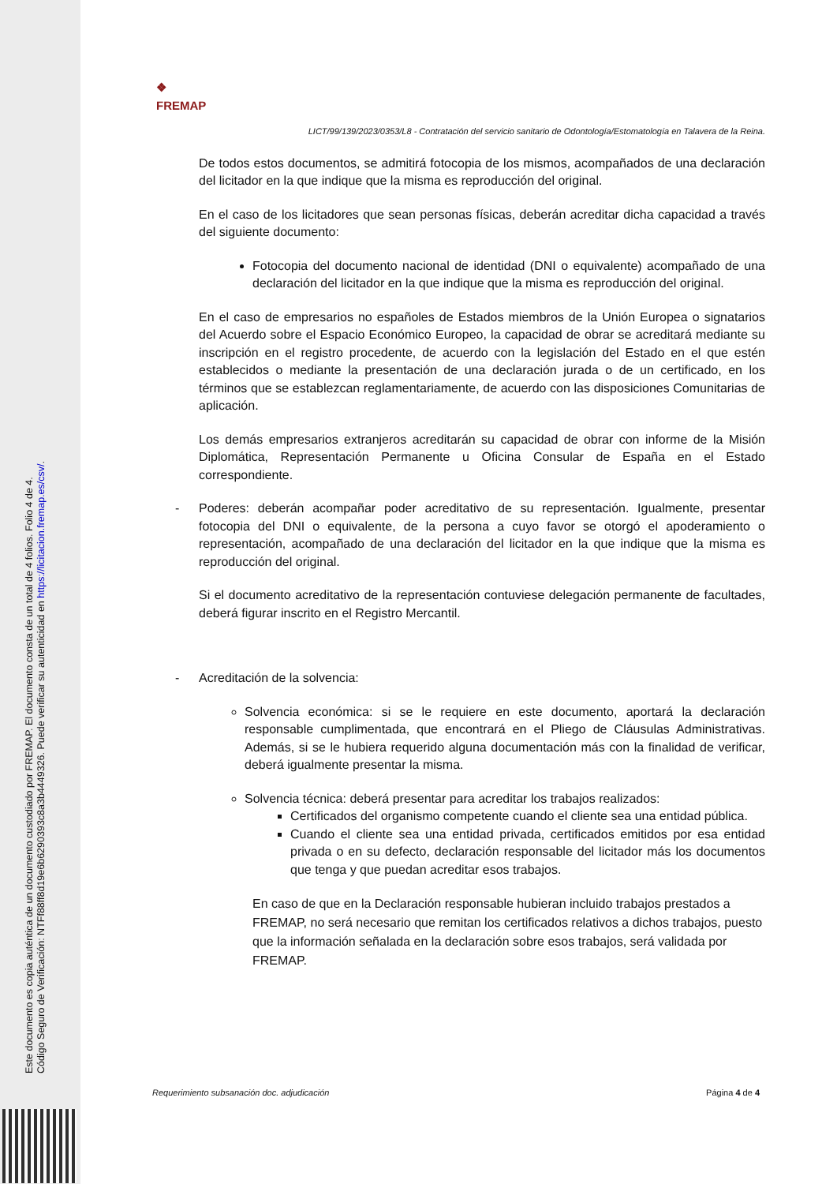Este documento es copia auténtica de un documento custodiado por FREMAP. El documento consta de un total de 4 folios. Folio 4 de 4.
Código Seguro de Verificación: NTFf88ff8d19e6b6290393c8a3b4449326. Puede verificar su autenticidad en https://licitacion.fremap.es/csv/.
❖
FREMAP
LICT/99/139/2023/0353/L8 - Contratación del servicio sanitario de Odontología/Estomatología en Talavera de la Reina.
De todos estos documentos, se admitirá fotocopia de los mismos, acompañados de una declaración del licitador en la que indique que la misma es reproducción del original.
En el caso de los licitadores que sean personas físicas, deberán acreditar dicha capacidad a través del siguiente documento:
Fotocopia del documento nacional de identidad (DNI o equivalente) acompañado de una declaración del licitador en la que indique que la misma es reproducción del original.
En el caso de empresarios no españoles de Estados miembros de la Unión Europea o signatarios del Acuerdo sobre el Espacio Económico Europeo, la capacidad de obrar se acreditará mediante su inscripción en el registro procedente, de acuerdo con la legislación del Estado en el que estén establecidos o mediante la presentación de una declaración jurada o de un certificado, en los términos que se establezcan reglamentariamente, de acuerdo con las disposiciones Comunitarias de aplicación.
Los demás empresarios extranjeros acreditarán su capacidad de obrar con informe de la Misión Diplomática, Representación Permanente u Oficina Consular de España en el Estado correspondiente.
- Poderes: deberán acompañar poder acreditativo de su representación. Igualmente, presentar fotocopia del DNI o equivalente, de la persona a cuyo favor se otorgó el apoderamiento o representación, acompañado de una declaración del licitador en la que indique que la misma es reproducción del original.
Si el documento acreditativo de la representación contuviese delegación permanente de facultades, deberá figurar inscrito en el Registro Mercantil.
- Acreditación de la solvencia:
Solvencia económica: si se le requiere en este documento, aportará la declaración responsable cumplimentada, que encontrará en el Pliego de Cláusulas Administrativas. Además, si se le hubiera requerido alguna documentación más con la finalidad de verificar, deberá igualmente presentar la misma.
Solvencia técnica: deberá presentar para acreditar los trabajos realizados:
Certificados del organismo competente cuando el cliente sea una entidad pública.
Cuando el cliente sea una entidad privada, certificados emitidos por esa entidad privada o en su defecto, declaración responsable del licitador más los documentos que tenga y que puedan acreditar esos trabajos.
En caso de que en la Declaración responsable hubieran incluido trabajos prestados a FREMAP, no será necesario que remitan los certificados relativos a dichos trabajos, puesto que la información señalada en la declaración sobre esos trabajos, será validada por FREMAP.
Requerimiento subsanación doc. adjudicación Página 4 de 4